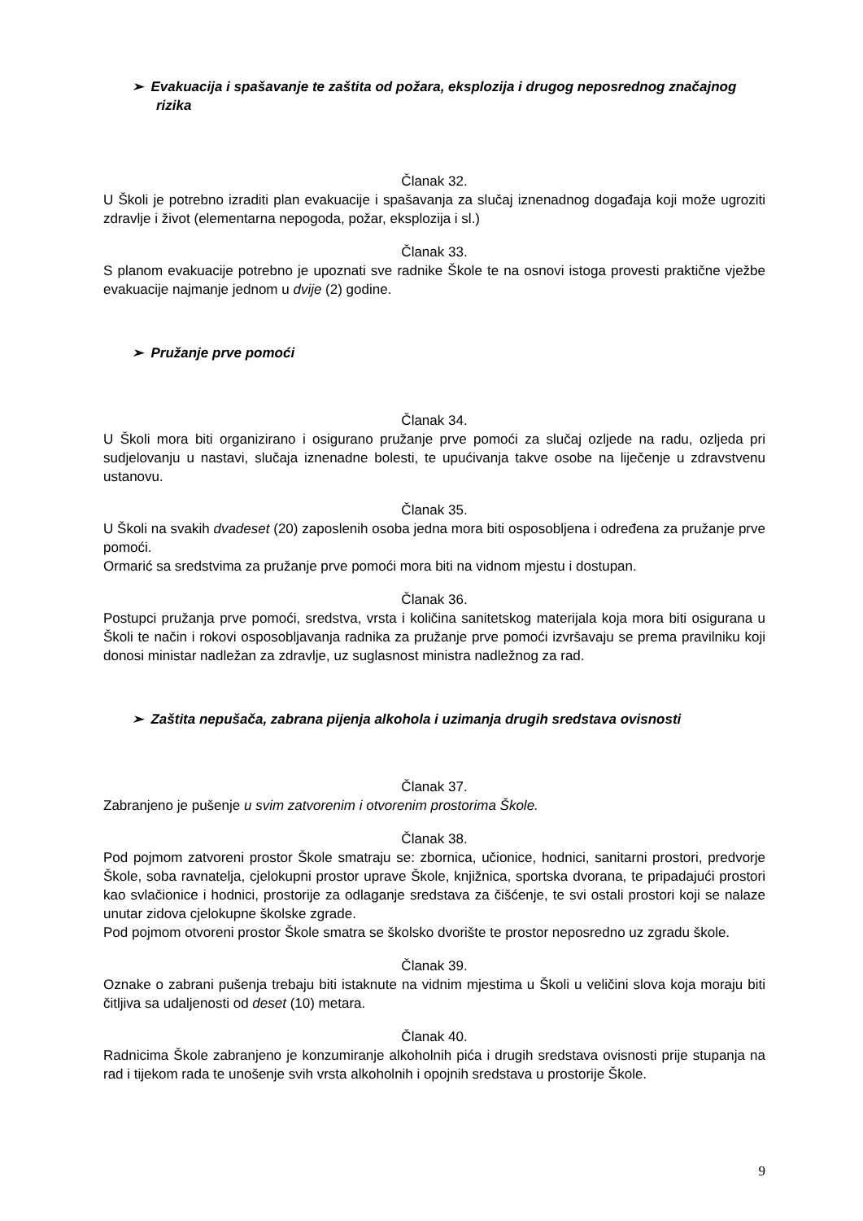➢ Evakuacija i spašavanje te zaštita od požara, eksplozija i drugog neposrednog značajnog rizika
Članak 32.
U Školi je potrebno izraditi plan evakuacije i spašavanja za slučaj iznenadnog događaja koji može ugroziti zdravlje i život (elementarna nepogoda, požar, eksplozija i sl.)
Članak 33.
S planom evakuacije potrebno je upoznati sve radnike Škole te na osnovi istoga provesti praktične vježbe evakuacije najmanje jednom u dvije (2) godine.
➢ Pružanje prve pomoći
Članak 34.
U Školi mora biti organizirano i osigurano pružanje prve pomoći za slučaj ozljede na radu, ozljeda pri sudjelovanju u nastavi, slučaja iznenadne bolesti, te upućivanja takve osobe na liječenje u zdravstvenu ustanovu.
Članak 35.
U Školi na svakih dvadeset (20) zaposlenih osoba jedna mora biti osposobljena i određena za pružanje prve pomoći.
Ormarić sa sredstvima za pružanje prve pomoći mora biti na vidnom mjestu i dostupan.
Članak 36.
Postupci pružanja prve pomoći, sredstva, vrsta i količina sanitetskog materijala koja mora biti osigurana u Školi te način i rokovi osposobljavanja radnika za pružanje prve pomoći izvršavaju se prema pravilniku koji donosi ministar nadležan za zdravlje, uz suglasnost ministra nadležnog za rad.
➢ Zaštita nepušača, zabrana pijenja alkohola i uzimanja drugih sredstava ovisnosti
Članak 37.
Zabranjeno je pušenje u svim zatvorenim i otvorenim prostorima Škole.
Članak 38.
Pod pojmom zatvoreni prostor Škole smatraju se: zbornica, učionice, hodnici, sanitarni prostori, predvorje Škole, soba ravnatelja, cjelokupni prostor uprave Škole, knjižnica, sportska dvorana, te pripadajući prostori kao svlačionice i hodnici, prostorije za odlaganje sredstava za čišćenje, te svi ostali prostori koji se nalaze unutar zidova cjelokupne školske zgrade.
Pod pojmom otvoreni prostor Škole smatra se školsko dvorište te prostor neposredno uz zgradu škole.
Članak 39.
Oznake o zabrani pušenja trebaju biti istaknute na vidnim mjestima u Školi u veličini slova koja moraju biti čitljiva sa udaljenosti od deset (10) metara.
Članak 40.
Radnicima Škole zabranjeno je konzumiranje alkoholnih pića i drugih sredstava ovisnosti prije stupanja na rad i tijekom rada te unošenje svih vrsta alkoholnih i opojnih sredstava u prostorije Škole.
9